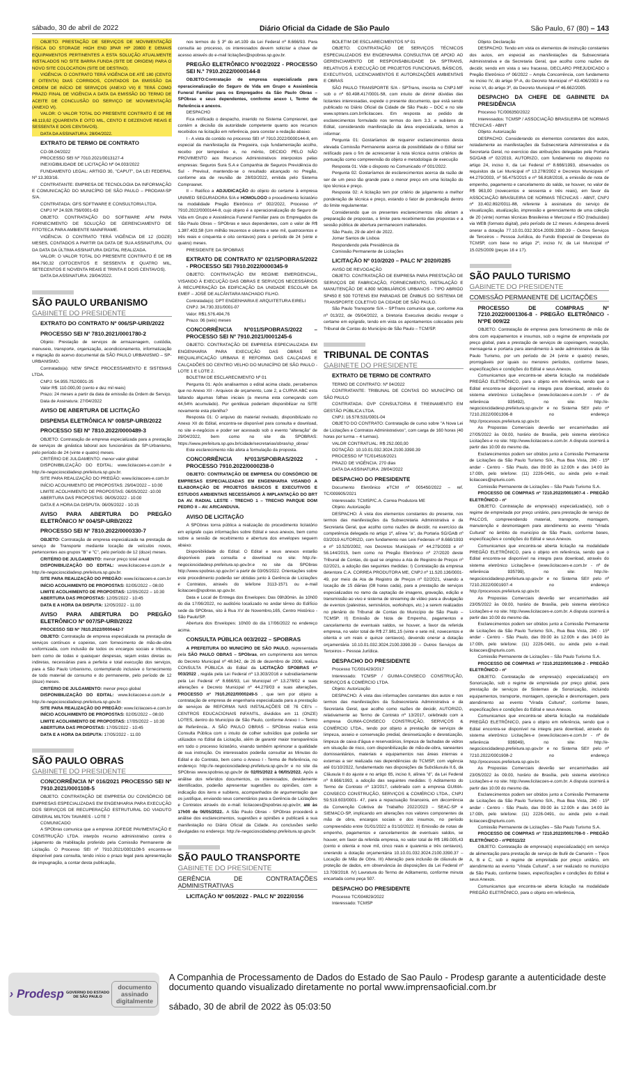sábado, 30 de abril de 2022 Diário Oficial da Cidade de São Paulo São Paulo, 67 (80) – 143
OBJETO: PRESTAÇÃO DE SERVIÇOS DE MOVIMENTAÇÃO FÍSICA DO STORAGE HIGH END 3PAR HP 20800 E DEMAIS EQUIPAMENTOS PERTINENTES A ESTA SOLUÇÃO ATUALMENTE INSTALADOS NO SITE BARRA FUNDA (SITE DE ORIGEM) PARA O NOVO SITE COLOCATION (SITE DE DESTINO).
VIGÊNCIA: O CONTRATO TERÁ VIGÊNCIA DE ATÉ 180 (CENTO E OITENTA) DIAS CORRIDOS, CONTADOS DA EMISSÃO DA ORDEM DE INÍCIO DE SERVIÇOS (ANEXO VII) E TERÁ COMO PRAZO FINAL DE VIGÊNCIA A DATA DA EMISSÃO DO TERMO DE ACEITE DE CONCLUSÃO DO SERVIÇO DE MOVIMENTAÇÃO (ANEXO VI).
VALOR: O VALOR TOTAL DO PRESENTE CONTRATO É DE R$ 48.119,62 (QUARENTA E OITO MIL, CENTO E DEZENOVE REAIS E SESSENTA E DOIS CENTAVOS).
DATA DA ASSINATURA: 28/04/2022.
EXTRATO DE TERMO DE CONTRATO
CO-08.04/2022
PROCESSO SEI Nº 7010.2021/0013127-4
INEXIGIBILIDADE DE LICITAÇÃO Nº 04.003/2022
FUNDAMENTO LEGAL: ARTIGO 30, "CAPUT", DA LEI FEDERAL Nº 13.303/16.
CONTRATANTE: EMPRESA DE TECNOLOGIA DA INFORMAÇÃO E COMUNICAÇÃO DO MUNICÍPIO DE SÃO PAULO – PRODAM-SP S/A.
CONTRATADA: GFS SOFTWARE E CONSULTORIA LTDA.
CNPJ Nº 24.928.756/0001-63
OBJETO: CONTRATAÇÃO DO SOFTWARE AFM PARA FORNECIMENTO DE SOLUÇÃO DE GERENCIAMENTO DE FITOTECA PARA AMBIENTE MAINFRAME.
VIGÊNCIA: O CONTRATO TERÁ VIGÊNCIA DE 12 (DOZE) MESES, CONTADOS A PARTIR DA DATA DE SUA ASSINATURA, OU DA DATA DA ÚLTIMA ASSINATURA DIGITAL REALIZADA.
VALOR: O VALOR TOTAL DO PRESENTE CONTRATO É DE R$ 864.790,32 (OITOCENTOS E SESSENTA E QUATRO MIL, SETECENTOS E NOVENTA REAIS E TRINTA E DOIS CENTAVOS).
DATA DA ASSINATURA: 29/04/2022.
SÃO PAULO URBANISMO
GABINETE DO PRESIDENTE
EXTRATO DO CONTRATO Nº 006/SP-URB/2022
PROCESSO SEI Nº 7810.2021/0001780-2
Objeto: Prestação de serviços de armazenagem, custódia, manuseio, transporte, organização, acondicionamento, informatização e migração do acervo documental da SÃO PAULO URBANISMO – SP-URBANISMO.
Contratado(a): NEW SPACE PROCESSAMENTO E SISTEMAS LTDA.
CNPJ: 54.955.752/0001-35
Valor R$: 110.000,00 (cento e dez mil reais)
Prazo: 24 meses a partir da data de emissão da Ordem de Serviço.
Data de Assinatura: 27/04/2022
AVISO DE ABERTURA DE LICITAÇÃO
DISPENSA ELETRÔNICA Nº 008/SP-URB/2022
PROCESSO SEI Nº 7810.2022/0000489-3
OBJETO: Contratação de empresa especializada para a prestação de serviços de ginástica laboral aos funcionários da SP-Urbanismo, pelo período de 24 (vinte e quatro) meses.
CRITÉRIO DE JULGAMENTO: menor valor global
DISPONIBILIZAÇÃO DO EDITAL: www.licitacoes-e.com.br e http://e-negocioscidadesp.prefeitura.sp.gov.br.
SITE PARA REALIZAÇÃO DO PREGÃO: www.licitacoes-e.com.br
INÍCIO ACOLHIMENTO DE PROPOSTAS: 29/04/2022 – 10:00
LIMITE ACOLHIMENTO DE PROPOSTAS: 06/05/2022 -10:00
ABERTURA DAS PROPOSTAS: 06/05/2022 - 10:00
DATA E A HORA DA DISPUTA: 06/05/2022 - 10:15
AVISO PARA ABERTURA DO PREGÃO ELETRÔNICO Nº 004/SP-URB/2022
PROCESSO SEI Nº 7810.2022/0000330-7
OBJETO: Contratação de empresa especializada na prestação de serviço de Transporte mediante locação de veículos novos, pertencentes aos grupos "B" e "C", pelo período de 12 (doze) meses.
CRITÉRIO DE JULGAMENTO: menor preço total anual
DISPONIBILIZAÇÃO DO EDITAL: www.licitacoes-e.com.br e http://e-negocioscidadesp.prefeitura.sp.gov.br.
SITE PARA REALIZAÇÃO DO PREGÃO: www.licitacoes-e.com.br
INÍCIO ACOLHIMENTO DE PROPOSTAS: 02/05/2022 – 08:00
LIMITE ACOLHIMENTO DE PROPOSTAS: 12/05/2022 – 10:30
ABERTURA DAS PROPOSTAS: 12/05/2022 - 10:45
DATA E A HORA DA DISPUTA: 12/05/2022 - 11:00
AVISO PARA ABERTURA DO PREGÃO ELETRÔNICO Nº 007/SP-URB/2022
PROCESSO SEI Nº 7810.2022/0000442-7
OBJETO: Contratação de empresa especializada na prestação de serviços contínuos e copeiras, com fornecimento de mão-de-obra uniformizada, com inclusão de todos os encargos sociais e tributos, bem como de todas e quaisquer despesas, sejam estas diretas ou indiretas, necessárias para a perfeita e total execução dos serviços, para a São Paulo Urbanismo, contemplando inclusive o fornecimento de todo material de consumo e do permanente, pelo período de 12 (doze) meses.
CRITÉRIO DE JULGAMENTO: menor preço global
DISPONIBILIZAÇÃO DO EDITAL: www.licitacoes-e.com.br e http://e-negocioscidadesp.prefeitura.sp.gov.br.
SITE PARA REALIZAÇÃO DO PREGÃO: www.licitacoes-e.com.br
INÍCIO ACOLHIMENTO DE PROPOSTAS: 02/05/2022 – 08:00
LIMITE ACOLHIMENTO DE PROPOSTAS: 17/05/2022 – 10:30
ABERTURA DAS PROPOSTAS: 17/05/2022 - 10:45
DATA E A HORA DA DISPUTA: 17/05/2022 - 11:00
SÃO PAULO OBRAS
GABINETE DO PRESIDENTE
CONCORRÊNCIA Nº 016/2021 PROCESSO SEI Nº 7910.2021/0001108-5
OBJETO: CONTRATAÇÃO DE EMPRESA OU CONSÓRCIO DE EMPRESAS ESPECIALIZADAS EM ENGENHARIA PARA EXECUÇÃO DOS SERVIÇOS DE RECUPERAÇÃO ESTRUTURAL DO VIADUTO GENERAL MILTON TAVARES - LOTE 7
COMUNICADO
A SPObras comunica que a empresa JOFEGE PAVIMENTAÇÃO E CONSTRUÇÃO LTDA. interpôs recurso administrativo contra o julgamento da Habilitação proferido pela Comissão Permanente de Licitação. O Processo SEI nº 7910.2021/0001108-5 encontra-se disponível para consulta, tendo início o prazo legal para apresentação de impugnação, a contar desta publicação,
nos termos do § 3º do art.109 da Lei Federal nº 8.666/93. Para consulta ao processo, os interessados devem solicitar a chave de acesso através do e-mail licitações@spobras.sp.gov.br.
PREGÃO ELETRÔNICO N°002/2022 - PROCESSO SEI N.º 7910.2022/0000144-8
OBJETO:Contratação de empresa especializada para operacionalização do Seguro de Vida em Grupo e Assistência Funeral Familiar para os Empregados da São Paulo Obras – SPObras e seus dependentes, conforme anexo I, Termo de Referência e anexos.
DESPACHO
Fica retificado o despacho, inserido no Sistema Comprasnet, que contém a decisão da autoridade competente quanto aos recursos recebidos na licitação em referência, para constar a redação abaixo:
I - A vista do contido no processo SEI nº 7910.2022/0000144-8, em especial da manifestação da Pregoeira, cuja fundamentação acolho, recebo por tempestivo e, no mérito, DECIDO PELO NÃO PROVIMENTO aos Recursos Administrativos interpostos pelas empresas: Seguros Sura S.A e Companhia de Seguros Previdência do Sul - Previsul, mantendo-se o resultado alcançado no Pregão, conforme ata de reunião de 28/03/2022, emitida pelo Sistema Comprasnet.
II – Ratifico a ADJUDICAÇÃO do objeto do certame à empresa UNIMED SEGURADORA S/A e HOMOLOGO o procedimento licitatório na modalidade Pregão Eletrônico nº 002/2022, Processo nº 7910.2022/0000144-8, cujo objeto é a operacionalização do Seguro de Vida em Grupo e Assistência Funeral Familiar para os Empregados da São Paulo Obras – SPObras e seus dependentes, com o valor de R$ 1.387.403,58 (Um milhão trezentos e oitenta e sete mil, quatrocentos e três reais e cinquenta e oito centavos) para o período de 24 (vinte e quatro) meses.
PRESIDENTE DA SPOBRAS
EXTRATO DE CONTRATO Nº 021/SPOBRAS/2022 - PROCESSO SEI 7910.2022/0000345-9
OBJETO: CONTRATAÇÃO EM REGIME EMERGENCIAL, VISANDO À EXECUÇÃO DAS OBRAS E SERVIÇOS NECESSÁRIOS À RECUPERAÇÃO DA EDIFICAÇÃO DA UNIDADE ESCOLAR DA EMEF – JOSÉ DE ALCÂNTARA MACHADO FILHO.
Contratada(o): DPT ENGENHARIA E ARQUITETURA EIRELI
CNPJ: 34.730.331/0001-07
Valor: R$1.576.494,76
Prazo: 06 (seis) meses
CONCORRÊNCIA Nº011/SPOBRAS/2022 – PROCESSO SEI Nº 7910.2021/0001245-6
OBJETO: CONTRATAÇÃO DE EMPRESA ESPECIALIZADA EM ENGENHARIA PARA EXECUÇÃO DAS OBRAS DE REQUALIFICAÇÃO URBANA E REFORMA DAS CALÇADAS E CALÇADÕES DO CENTRO VELHO DO MUNICÍPIO DE SÃO PAULO - LOTE 1 E LOTE 2.
BOLETIM DE ESCLARECIMENTO Nº 01
Pergunta 01: Após analisarmos o edital acima citado, percebemos que no Anexo XII - Arquivos de orçamento, Lote 2, a CURVA ABC esta faltando algumas folhas iniciais (a mesma esta começando com 44,54% acumulado). Por gentileza poderiam disponibilizar no SITE novamente esta planilha?
Resposta 01: O arquivo do material revisado, disponibilizado no Anexo XII do Edital, encontra-se disponível para consulta e download, no site e-negócios e poder ser acessado sob o evento "alteração" de 29/04/2022, bem como no site da SPOBRAS: https://www.prefeitura.sp.gov.br/cidade/secretarias/obras/sp_obras/
Este esclarecimento não afeta a formulação da proposta.
CONCORRÊNCIA Nº013/SPOBRAS/2022 - PROCESSO 7910.2022/0000238-0
OBJETO: CONTRATAÇÃO DE EMPRESA OU CONSÓRCIO DE EMPRESAS ESPECIALIZADAS EM ENGENHARIA VISANDO A ELABORAÇÃO DE PROJETOS BÁSICOS E EXECUTIVOS E ESTUDOS AMBIENTAIS NECESSÁRIOS À IMPLANTAÇÃO DO BRT DA AV. RADIAL LESTE - TRECHO 1 – TRECHO PARQUE DOM PEDRO II – AV. ARICANDUVA.
AVISO DE LICITAÇÃO
A SPObras torna pública a realização do procedimento licitatório em epígrafe cujas informações sobre Edital e seus anexos, bem como sobre a sessão de recebimento e abertura dos envelopes seguem abaixo:
Disponibilidade do Edital: O Edital e seus anexos estarão disponíveis para consulta e download no site: http://e-negocioscidadesp.prefeitura.sp.gov.br.e no site da SPObras http://www.spobras.sp.gov.br/ a partir de 03/05/2022. Orientações sobre este procedimento poderão ser obtidas junto à Gerência de Licitações e Contratos, através do telefone 3113-1571 ou e-mail licitacoes@spobras.sp.gov.br.
Data e Local de Entrega dos Envelopes: Das 09h30min. às 10h00 do dia 17/06/2022, no auditório localizado no andar térreo do Edifício sede da SPObras, sito à Rua XV de Novembro,165, Centro Histórico - São Paulo/SP.
Abertura dos Envelopes: 10h00 do dia 17/06/2022 no endereço acima.
CONSULTA PÚBLICA 003/2022 – SPOBRAS
A PREFEITURA DO MUNICÍPIO DE SÃO PAULO, representada pela SÃO PAULO OBRAS – SPObras, em cumprimento aos termos do Decreto Municipal nº 48.042, de 26 de dezembro de 2006, realiza CONSULTA PÚBLICA do Edital da LICITAÇÃO SPOBRAS nº 003/2022 , regida pela Lei Federal nº 13.303/2016 e subsidiariamente pela Lei Federal nº 8.666/93, Lei Municipal nº 13.278/02 e suas alterações e Decreto Municipal nº 44.279/03 e suas alterações, PROCESSO nº 7910.2022/0000249-5 , que tem por objeto a contratação de empresa de engenharia especializada para a prestação de serviços de REFORMA NAS INSTALAÇÕES DE 76 CEI's – CENTROS EDUCACIONAIS INFANTIL, divididos em 11 (ONZE) LOTES, dentro do Município de São Paulo, conforme Anexo I – Termo de Referência.. A SÃO PAULO OBRAS – SPObras realiza esta Consulta Pública com o intuito de colher subsídios que poderão ser utilizados no Edital da Licitação, além de garantir maior transparência em todo o processo licitatório, visando também aprimorar a qualidade de sua instrução. Os interessados poderão consultar as Minutas do Edital e do Contrato, bem como o Anexo I - Termo de Referência, no endereço: http://e-negocioscidadesp.prefeitura.sp.gov.br e no site da SPObras www.spobras.sp.gov.br de 02/05/2022 à 06/05/2022. Após a análise dos referidos documentos, os interessados, devidamente identificados, poderão apresentar sugestões ou opiniões, com a indicação dos itens e subitens, acompanhados de argumentação que os justifique, enviando seus comentários para a Gerência de Licitações e Contratos através do e-mail: licitacoes@spobras.sp.gov.br, até às 17h00 de 06/05/2022.. A São Paulo Obras - SPObras procederá a análise dos esclarecimentos, sugestões e opiniões e publicará a sua manifestação no Diário Oficial da Cidade. As conclusões serão divulgadas no endereço: http://e-negocioscidadesp.prefeitura.sp.gov.br.
SÃO PAULO TRANSPORTE
GABINETE DO PRESIDENTE
GERÊNCIA DE CONTRATAÇÕES ADMINISTRATIVAS
LICITAÇÃO Nº 005/2022 - PALC Nº 2022/0156
BOLETIM DE ESCLARECIMENTOS Nº 01
OBJETO: CONTRATAÇÃO DE SERVIÇOS TÉCNICOS ESPECIALIZADOS EM ENGENHARIA CONSULTIVA DE APOIO AO GERENCIAMENTO DE RESPONSABILIDADE DA SPTRANS, RELATIVOS À EXECUÇÃO DE PROJETOS FUNCIONAIS, BÁSICOS, EXECUTIVOS, LICENCIAMENTOS E AUTORIZAÇÕES AMBIENTAIS E OBRAS
SÃO PAULO TRANSPORTE S/A - SPTrans, inscrita no CNPJ-MF sob o nº 60.498.417/0001-58, com intuito de dirimir dúvidas das licitantes interessadas, expede o presente documento, que está sendo publicado no Diário Oficial da Cidade de São Paulo – DOC e no site www.sptrans.com.br/licitacoes. Em resposta ao pedido de esclarecimentos formulado nos termos do item 3.3. e subitens do Edital, considerando manifestação da área especializada, temos a informar:
Pergunta 01: Gostaríamos de requerer esclarecimentos desta elevada Comissão Permanente acerca da possibilidade de o Edital ser retificado para o fim de acrescentar à nota técnica outros critérios de pontuação como compreensão do objeto e metodologia de execução
Resposta 01: Vide o disposto no Comunicado nº 001/2022.
Pergunta 02: Gostaríamos de esclarecimentos acerca da razão de ser de um peso tão grande para o menor preço em uma licitação do tipo técnica e preço.
Resposta 02: A licitação tem por critério de julgamento a melhor ponderação de técnica e preço, estando o fator de ponderação dentro do limite regulamentar.
Considerando que os presentes esclarecimentos não afetam a preparação de propostas, o limite para recebimento das propostas e a sessão pública de abertura permanecem inalterados.
São Paulo, 29 de abril de 2022.
Jomar Santos de Lisboa
Respondendo pela Presidência da
Comissão Permanente de Licitações
LICITAÇÃO Nº 010/2020 – PALC Nº 2020/0285
AVISO DE REVOGAÇÃO
OBJETO: CONTRATAÇÃO DE EMPRESA PARA PRESTAÇÃO DE SERVIÇOS DE FABRICAÇÃO, FORNECIMENTO, INSTALAÇÃO E MANUTENÇÃO DE 4.800 MOBILIÁRIOS URBANOS - TIPO ABRIGO SP450 E 500 TOTENS EM PARADAS DE ÔNIBUS DO SISTEMA DE TRANSPORTE COLETIVO DA CIDADE DE SÃO PAULO.
São Paulo Transporte S/A – SPTrans comunica que, conforme Ata nº 013/22, de 05/04/2022, a Diretoria Executiva decidiu revogar o certame em epígrafe, tendo em vista os apontamentos colocados pelo Tribunal de Contas do Município de São Paulo – TCM/SP.
TRIBUNAL DE CONTAS
GABINETE DO PRESIDENTE
EXTRATO DE TERMO DE CONTRATO
TERMO DE CONTRATO: Nº 04/2022
CONTRATANTE: TRIBUNAL DE CONTAS DO MUNICÍPIO DE SÃO PAULO
CONTRATADA: GVP CONSULTORIA E TREINAMENTO EM GESTÃO PÚBLICA LTDA.
CNPJ: 16.578.531/0001-04
OBJETO DO CONTRATO: Contratação de curso sobre "A Nova Lei de Licitações e Contratos Administrativos", com carga de 160 horas (40 horas por turma – 4 turmas).
VALOR CONTRATUAL: R$ 252.000,00
DOTAÇÃO: 10.10.01.032.3024.2100.3390.39
PROCESSO Nº TC/014516/2021
PRAZO DE VIGÊNCIA: 270 dias
DATA DA ASSINATURA: 28/04/2022
DESPACHO DO PRESIDENTE
Documento Eletrônico eTCM nº 005450/2022 – ref. TC/009905/2021
Interessado: TCMSP/C.A. Correa Produtora ME
Objeto: Autorização
DESPACHO: À vista dos elementos constantes do presente, nos termos das manifestações da Subsecretaria Administrativa e da Secretaria Geral, que acolho como razões de decidir, no exercício da competência delegada no artigo 1º, alínea "a", da Portaria SG/GAB nº 03/2019 AUTORIZO, com fundamento nas Leis Federais nº 8.666/1993 e nº 10.520/2002, nos Decretos Municipais nº 44.279/2003 e nº 56.144/2015, bem como no Pregão Eletrônico nº 27/2020 deste Tribunal de Contas, do qual se originou a Ata de Registro de Preços nº 02/2021, a adoção das seguintes medidas: I) Contratação da empresa detentora C.A. CORREA PRODUTORA ME, CNPJ nº 11.520.136/0001-49, por meio da Ata de Registro de Preços nº 02/2021, visando a locação de 15 diárias (08 horas cada), para a prestação de serviços especializados no ramo da captação de imagens, gravação, edição e transmissão ao vivo e sistema de streaming de vídeo para a divulgação de eventos (palestras, seminários, workshops, etc.) a serem realizados no plenário do Tribunal de Contas do Município de São Paulo – TCMSP. II) Emissão de Nota de Empenho, pagamentos e cancelamento de eventuais saldos, se houver, a favor da referida empresa, no valor total de R$ 27.981,15 (vinte e sete mil, novecentos e oitenta e um reais e quinze centavos), devendo onerar a dotação orçamentária 10.10.01.032.3024.2100.3390.39 – Outros Serviços de Terceiros – Pessoa Jurídica.
DESPACHO DO PRESIDENTE
Processo TC/001429/2017
Interessado: TCMSP / GUIMA-CONSECO CONSTRUÇÃO, SERVIÇOS & COMÉRCIO LTDA.
Objeto: Autorização
DESPACHO: À vista das informações constantes dos autos e nos termos das manifestações da Subsecretaria Administrativa e da Secretaria Geral, que acolho como razões de decidir, AUTORIZO, relativamente ao Termo de Contrato nº 13/2017, celebrado com a empresa GUIMA-CONSECO CONSTRUÇÃO, SERVIÇOS & COMÉRCIO LTDA., tendo por objeto a prestação de serviços de limpeza, asseio e conservação predial, desinsetização e desratização, limpeza de caixa d'água e reservatórios, limpeza de fachadas de vidros em situação de risco, com disponibilização de mão-de-obra, saneantes domissanitários, materiais e equipamentos nas áreas internas e externas a ser realizada nas dependências do TCMSP, com vigência até 01/10/2022, fundamentado nas disposições da Subcláusula II.6, da Cláusula II do ajuste e no artigo 65, inciso II, alínea "d", da Lei Federal nº 8.666/1993, a adoção das seguintes medidas: I) Aditamento do Termo de Contrato nº 13/2017, celebrado com a empresa GUIMA-CONSECO CONSTRUÇÃO, SERVIÇOS & COMÉRCIO LTDA., CNPJ 59.519.603/0001- 47, para a repactuação financeira, em decorrência da Convenção Coletiva de Trabalho 2022/2023 – SEAC-SP e SIEMACO-SP, implicando em alterações nos valores componentes da mão de obra, encargos sociais e dos insumos, no período compreendido entre 01/01/2022 a 01/10/2022. II) Emissão de notas de empenho, pagamentos e cancelamentos de eventuais saldos, se houver, em favor da referida empresa, no valor total de R$ 189.005,43 (cento e oitenta e nove mil, cinco reais e quarenta e três centavos), onerando a dotação orçamentária 10.10.01.032.3024.2100.3390.37 – Locação de Mão de Obra. III) Alteração para inclusão de cláusula de proteção de dados, em observância às disposições da Lei Federal nº 13.709/2018. IV) Lavratura do Termo de Aditamento, conforme minuta encartada como peça 507.
DESPACHO DO PRESIDENTE
Processo TC/004829/2022
Interessado: TCMSP
Objeto: Declaração
DESPACHO: Tendo em vista os elementos de instrução constantes dos autos, em especial as manifestações da Subsecretaria Administrativa e da Secretaria Geral, que acolho como razões de decidir, sendo em vista o seu fracasso, DECLARO PREJUDICADO o Pregão Eletrônico nº 06/2022 – Ampla Concorrência, com fundamento no inciso IV, do artigo 5º-A, do Decreto Municipal nº 43.406/2003 e no inciso VI, do artigo 3º, do Decreto Municipal nº 46.662/2005.
DESPACHO DA CHEFE DE GABINETE DA PRESIDÊNCIA
Processo TC/006350/2022
Interessados: TCMSP / ASSOCIAÇÃO BRASILEIRA DE NORMAS TÉCNICAS - ABNT
Objeto: Autorização
DESPACHO: Considerando os elementos constantes dos autos, notadamente as manifestações da Subsecretaria Administrativa e da Secretaria Geral, no exercício das atribuições delegadas pela Portaria SG/GAB nº 02/2019, AUTORIZO, com fundamento no disposto no artigo 24, inciso II, da Lei Federal nº 8.666/1993, observados os requisitos da Lei Municipal nº 13.278/2002 e Decretos Municipais nº 44.279/2003, nº 56.475/2015 e nº 56.818/2016, a emissão de nota de empenho, pagamento e cancelamento do saldo, se houver, no valor de R$ 963,00 (novecentos e sessenta e três reais), em favor da ASSOCIAÇÃO BRASILEIRA DE NORMAS TÉCNICAS - ABNT, CNPJ nº 33.402.892/0011-88, referente à assinatura do serviço de visualização, atualização, impressão e gerenciamento de uma coleção de 20 (vinte) normas técnicas Brasileiras e Mercosul e ISO (traduzidas) via WEB (formato digital), pelo período de 12 meses. A despesa deverá onerar a dotação 77.10.01.032.3014.2009.3390.39 – Outros Serviços de Terceiros – Pessoa Jurídica, do Fundo Especial de Despesas do TCMSP, com base no artigo 2º, inciso IV, da Lei Municipal nº 15.025/2009 (peças 16 e 17).
SÃO PAULO TURISMO
GABINETE DO PRESIDENTE
COMISSÃO PERMANENTE DE LICITAÇÕES
PROCESSO DE COMPRAS Nº 7210.2022/0001306-8 - PREGÃO ELETRÔNICO - NºPE 009/22
OBJETO: Contratação de empresa para fornecimento de mão de obra com equipamentos e insumos, sob o regime de empreitada por preço global, para a prestação de serviços de copeiragem, recepção, mensageria e portaria para atendimento à sede administrativa da São Paulo Turismo, por um período de 24 (vinte e quatro) meses, prorrogáveis por iguais ou menores períodos, conforme bases, especificações e condições do Edital e seus Anexos.
Comunicamos que encontra-se aberta licitação na modalidade PREGÃO ELETRÔNICO, para o objeto em referência, sendo que o Edital encontra-se disponível na integra para download, através do sistema eletrônico Licitações-e (www.licitacoes-e.com.br - nº de referência 935492), no site: http://e-negocioscidadesp.prefeitura.sp.gov.br e no Sistema SEI! pelo nº 7210.2022/0001306-8 no endereço http://processos.prefeitura.sp.gov.br.
As Propostas Comerciais deverão ser encaminhadas até 27/05/2022 às 09:00, horário de Brasília, pelo sistema eletrônico Licitações-e no site: http://www.licitacoes-e.com.br. A disputa ocorrerá a partir das 10:00 do mesmo dia.
Esclarecimentos podem ser obtidos junto a Comissão Permanente de Licitações da São Paulo Turismo S/A., Rua Boa Vista, 280 - 15º andar - Centro - São Paulo, das 09:00 às 12:00h e das 14:00 às 17:00h, pelo telefone: (11) 2226-0491, ou ainda pelo e-mail: licitacoes@spturis.com.
Comissão Permanente de Licitações – São Paulo Turismo S.A.
PROCESSO DE COMPRAS nº 7210.2022/0001907-4 - PREGÃO ELETRÔNICO - nº
OBJETO: Contratação de empresa(s) especializada(s), sob o regime de empreitada por preço unitário, para prestação de serviço de PALCOS, compreendendo material, transporte, montagem, manutenção e desmontagem para atendimento ao evento "Virada Cultural" no âmbito do município de São Paulo, conforme bases, especificações e condições do Edital e seus Anexos.
Comunicamos que encontra-se aberta licitação na modalidade PREGÃO ELETRÔNICO, para o objeto em referência, sendo que o Edital encontra-se disponível na integra para download, através do sistema eletrônico Licitações-e (www.licitacoes-e.com.br - nº de referência 935799), no site: http://e-negocioscidadesp.prefeitura.sp.gov.br e no Sistema SEI! pelo nº 7210.2022/0001907-4 no endereço http://processos.prefeitura.sp.gov.br.
As Propostas Comerciais deverão ser encaminhadas até 23/05/2022 às 09:00, horário de Brasília, pelo sistema eletrônico Licitações-e no site: http://www.licitacoes-e.com.br. A disputa ocorrerá a partir das 10:00 do mesmo dia.
Esclarecimentos podem ser obtidos junto a Comissão Permanente de Licitações da São Paulo Turismo S/A., Rua Boa Vista, 280 - 15º andar - Centro - São Paulo, das 09:00 às 12:00h e das 14:00 às 17:00h, pelo telefone: (11) 2226-0491, ou ainda pelo e-mail: licitacoes@spturis.com.
Comissão Permanente de Licitações – São Paulo Turismo S.A.
PROCESSO DE COMPRAS nº 7210.2022/0001908-2 - PREGÃO ELETRÔNICO - nº
OBJETO: Contratação de empresa(s) especializada(s) em Sonorização, sob o regime de empreitada por preço global, para prestação de serviços de Sistemas de Sonorização, incluindo equipamentos, transporte, montagem, operação e desmontagem, para atendimento ao evento "Virada Cultural", conforme bases, especificações e condições do Edital e seus Anexos.
Comunicamos que encontra-se aberta licitação na modalidade PREGÃO ELETRÔNICO, para o objeto em referência, sendo que o Edital encontra-se disponível na integra para download, através do sistema eletrônico Licitações-e (www.licitacoes-e.com.br - nº de referência 936049), no site: http://e-negocioscidadesp.prefeitura.sp.gov.br e no Sistema SEI! pelo nº 7210.2022/0001908-2 no endereço http://processos.prefeitura.sp.gov.br.
As Propostas Comerciais deverão ser encaminhadas até 23/05/2022 às 09:00, horário de Brasília, pelo sistema eletrônico Licitações-e no site: http://www.licitacoes-e.com.br. A disputa ocorrerá a partir das 10:00 do mesmo dia.
Esclarecimentos podem ser obtidos junto a Comissão Permanente de Licitações da São Paulo Turismo S/A., Rua Boa Vista, 280 - 15º andar - Centro - São Paulo, das 09:00 às 12:00h e das 14:00 às 17:00h, pelo telefone: (11) 2226-0491, ou ainda pelo e-mail: licitacoes@spturis.com.
Comissão Permanente de Licitações – São Paulo Turismo S.A.
PROCESSO DE COMPRAS nº 7210.2022/0001708-0 - PREGÃO ELETRÔNICO - nºPE011/22
OBJETO: Contratação de empresa(s) especializada(s) em serviço de alimentação para prestação de serviço de Bufê de Camarim – Tipos A, B e C, sob o regime de empreitada por preço unitário, em atendimento ao evento "Virada Cultural", a ser realizado no município de São Paulo, conforme bases, especificações e condições do Edital e seus Anexos.
Comunicamos que encontra-se aberta licitação na modalidade PREGÃO ELETRÔNICO, para o objeto em referência,
› Prodesp GOVERNO DO ESTADO
DE SÃO PAULO documento
assinado
digitalmente
A Companhia de Processamento de Dados do Estado de Sao Paulo - Prodesp garante a autenticidade deste documento quando visualizado diretamente no portal www.imprensaoficial.com.br
sábado, 30 de abril de 2022 às 05:03:50